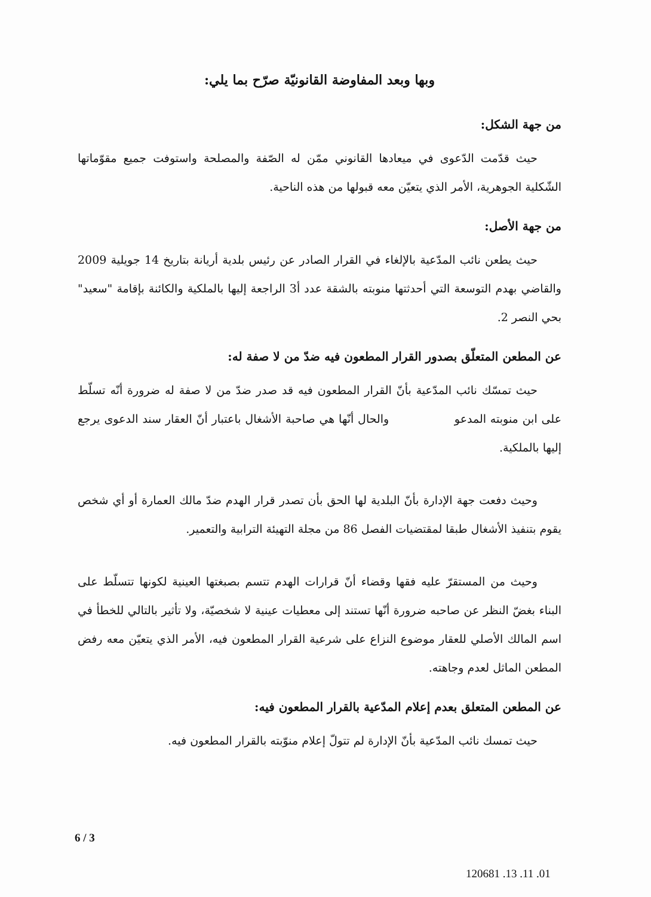وبها وبعد المفاوضة القانونيّة صرّح بما يلي:
من جهة الشكل:
حيث قدّمت الدّعوى في ميعادها القانوني ممّن له الصّفة والمصلحة واستوفت جميع مقوّماتها الشّكلية الجوهرية، الأمر الذي يتعيّن معه قبولها من هذه الناحية.
من جهة الأصل:
حيث يطعن نائب المدّعية بالإلغاء في القرار الصادر عن رئيس بلدية أريانة بتاريخ 14 جويلية 2009 والقاضي بهدم التوسعة التي أحدثتها منوبته بالشقة عدد أ3 الراجعة إليها بالملكية والكائنة بإقامة "سعيد" بحي النصر 2.
عن المطعن المتعلّق بصدور القرار المطعون فيه ضدّ من لا صفة له:
حيث تمسّك نائب المدّعية بأنّ القرار المطعون فيه قد صدر ضدّ من لا صفة له ضرورة أنّه تسلّط على ابن منوبته المدعو والحال أنّها هي صاحبة الأشغال باعتبار أنّ العقار سند الدعوى يرجع إليها بالملكية.
وحيث دفعت جهة الإدارة بأنّ البلدية لها الحق بأن تصدر قرار الهدم ضدّ مالك العمارة أو أي شخص يقوم بتنفيذ الأشغال طبقا لمقتضيات الفصل 86 من مجلة التهيئة الترابية والتعمير.
وحيث من المستقرّ عليه فقها وقضاء أنّ قرارات الهدم تتسم بصبغتها العينية لكونها تتسلّط على البناء بغضّ النظر عن صاحبه ضرورة أنّها تستند إلى معطيات عينية لا شخصيّة، ولا تأثير بالتالي للخطأ في اسم المالك الأصلي للعقار موضوع النزاع على شرعية القرار المطعون فيه، الأمر الذي يتعيّن معه رفض المطعن الماثل لعدم وجاهته.
عن المطعن المتعلق بعدم إعلام المدّعية بالقرار المطعون فيه:
حيث تمسك نائب المدّعية بأنّ الإدارة لم تتولّ إعلام منوّبته بالقرار المطعون فيه.
6 / 3
120681 .13 .11 .01